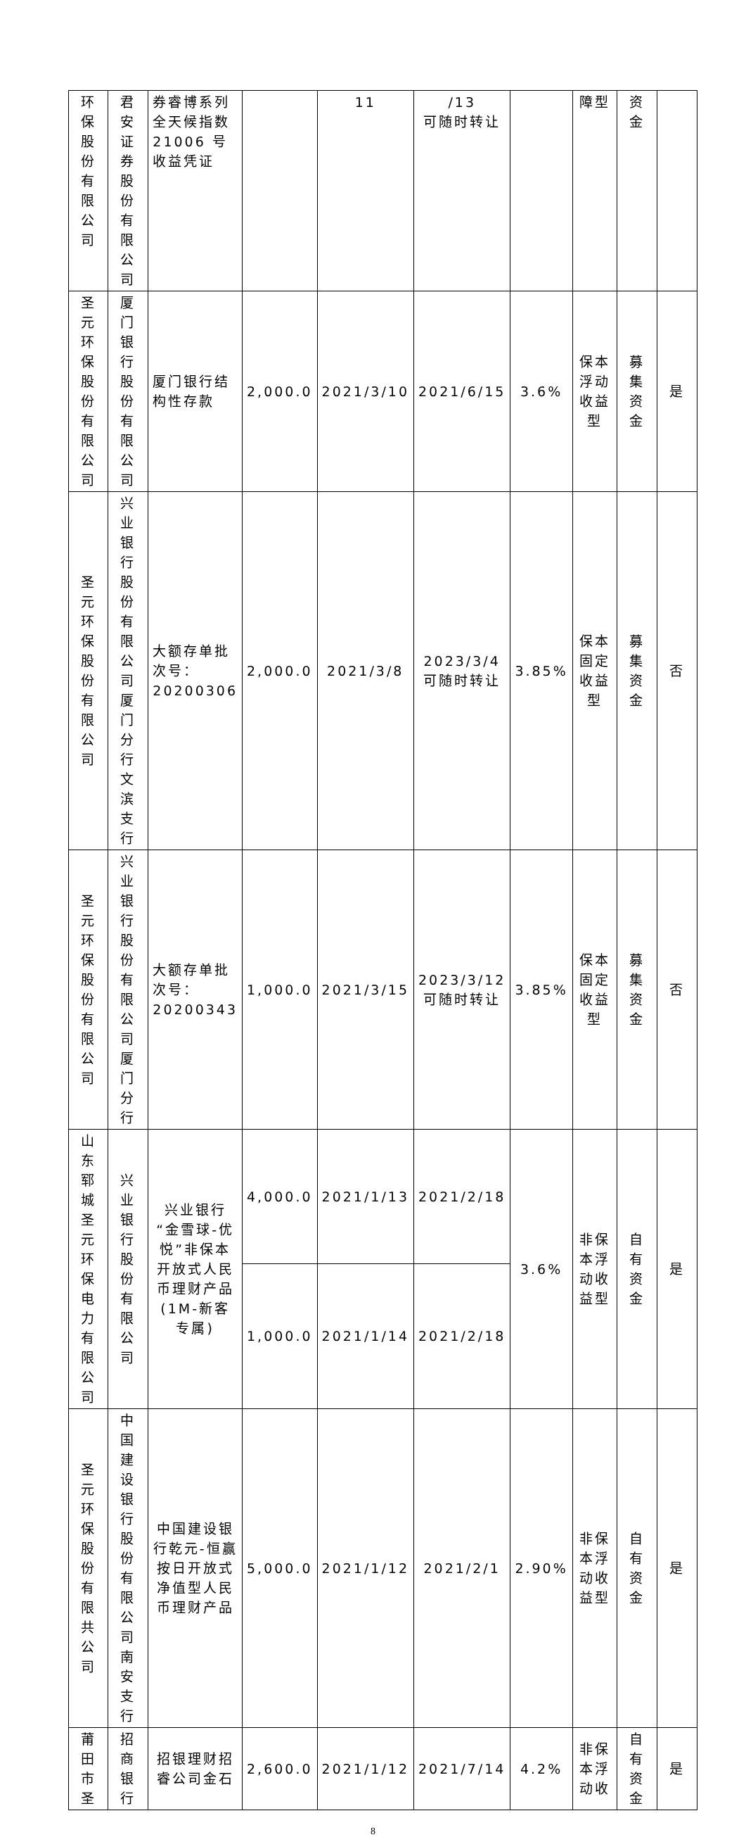| 环保股份有限公司 | 君安证券股份有限公司 | 券睿博系列全天候指数21006 号收益凭证 | | 11 | /13 可随时转让 | | 障型 | 资金 | |
| 圣元环保股份有限公司 | 厦门银行股份有限公司 | 厦门银行结构性存款 | 2,000.0 | 2021/3/10 | 2021/6/15 | 3.6% | 保本浮动收益型 | 募集资金 | 是 |
| 圣元环保股份有限公司 | 兴业银行股份有限公司厦门分行文滨支行 | 大额存单批次号：20200306 | 2,000.0 | 2021/3/8 | 2023/3/4 可随时转让 | 3.85% | 保本固定收益型 | 募集资金 | 否 |
| 圣元环保股份有限公司 | 兴业银行股份有限公司厦门分行 | 大额存单批次号：20200343 | 1,000.0 | 2021/3/15 | 2023/3/12 可随时转让 | 3.85% | 保本固定收益型 | 募集资金 | 否 |
| 山东郓城圣元环保电力有限公司 | 兴业银行股份有限公司 | 兴业银行“金雪球-优悦”非保本开放式人民币理财产品(1M-新客专属) | 4,000.0 | 2021/1/13 | 2021/2/18 | 3.6% | 非保本浮动收益型 | 自有资金 | 是 |
| | | | 1,000.0 | 2021/1/14 | 2021/2/18 | | | | |
| 圣元环保股份有限共公司 | 中国建设银行股份有限公司南安支行 | 中国建设银行乾元-恒赢按日开放式净值型人民币理财产品 | 5,000.0 | 2021/1/12 | 2021/2/1 | 2.90% | 非保本浮动收益型 | 自有资金 | 是 |
| 莆田市圣 | 招商银行 | 招银理财招睿公司金石 | 2,600.0 | 2021/1/12 | 2021/7/14 | 4.2% | 非保本浮动收 | 自有资金 | 是 |
8